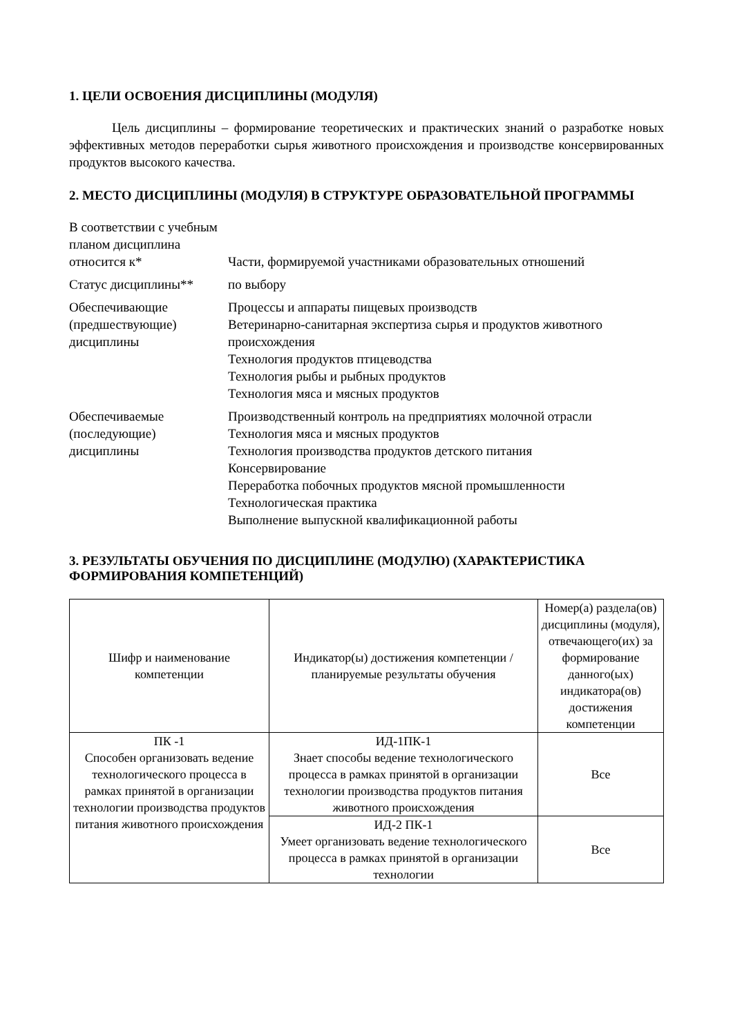1. ЦЕЛИ ОСВОЕНИЯ ДИСЦИПЛИНЫ (МОДУЛЯ)
Цель дисциплины – формирование теоретических и практических знаний о разработке новых эффективных методов переработки сырья животного происхождения и производстве консервированных продуктов высокого качества.
2. МЕСТО ДИСЦИПЛИНЫ (МОДУЛЯ) В СТРУКТУРЕ ОБРАЗОВАТЕЛЬНОЙ ПРОГРАММЫ
| В соответствии с учебным планом дисциплина относится к* | Части, формируемой участниками образовательных отношений |
| Статус дисциплины** | по выбору |
| Обеспечивающие (предшествующие) дисциплины | Процессы и аппараты пищевых производств Ветеринарно-санитарная экспертиза сырья и продуктов животного происхождения Технология продуктов птицеводства Технология рыбы и рыбных продуктов Технология мяса и мясных продуктов |
| Обеспечиваемые (последующие) дисциплины | Производственный контроль на предприятиях молочной отрасли Технология мяса и мясных продуктов Технология производства продуктов детского питания Консервирование Переработка побочных продуктов мясной промышленности Технологическая практика Выполнение выпускной квалификационной работы |
3. РЕЗУЛЬТАТЫ ОБУЧЕНИЯ ПО ДИСЦИПЛИНЕ (МОДУЛЮ) (ХАРАКТЕРИСТИКА ФОРМИРОВАНИЯ КОМПЕТЕНЦИЙ)
| Шифр и наименование компетенции | Индикатор(ы) достижения компетенции / планируемые результаты обучения | Номер(а) раздела(ов) дисциплины (модуля), отвечающего(их) за формирование данного(ых) индикатора(ов) достижения компетенции |
| --- | --- | --- |
| ПК -1 Способен организовать ведение технологического процесса в рамках принятой в организации технологии производства продуктов питания животного происхождения | ИД-1ПК-1 Знает способы ведение технологического процесса в рамках принятой в организации технологии производства продуктов питания животного происхождения | Все |
| | ИД-2 ПК-1 Умеет организовать ведение технологического процесса в рамках принятой в организации технологии | Все |